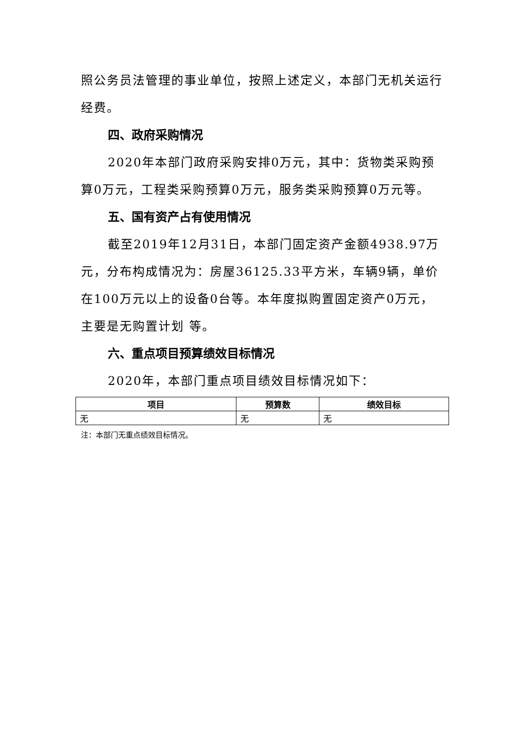照公务员法管理的事业单位，按照上述定义，本部门无机关运行经费。
四、政府采购情况
2020年本部门政府采购安排0万元，其中：货物类采购预算0万元，工程类采购预算0万元，服务类采购预算0万元等。
五、国有资产占有使用情况
截至2019年12月31日，本部门固定资产金额4938.97万元，分布构成情况为：房屋36125.33平方米，车辆9辆，单价在100万元以上的设备0台等。本年度拟购置固定资产0万元，主要是无购置计划 等。
六、重点项目预算绩效目标情况
2020年，本部门重点项目绩效目标情况如下：
| 项目 | 预算数 | 绩效目标 |
| --- | --- | --- |
| 无 | 无 | 无 |
注：本部门无重点绩效目标情况。